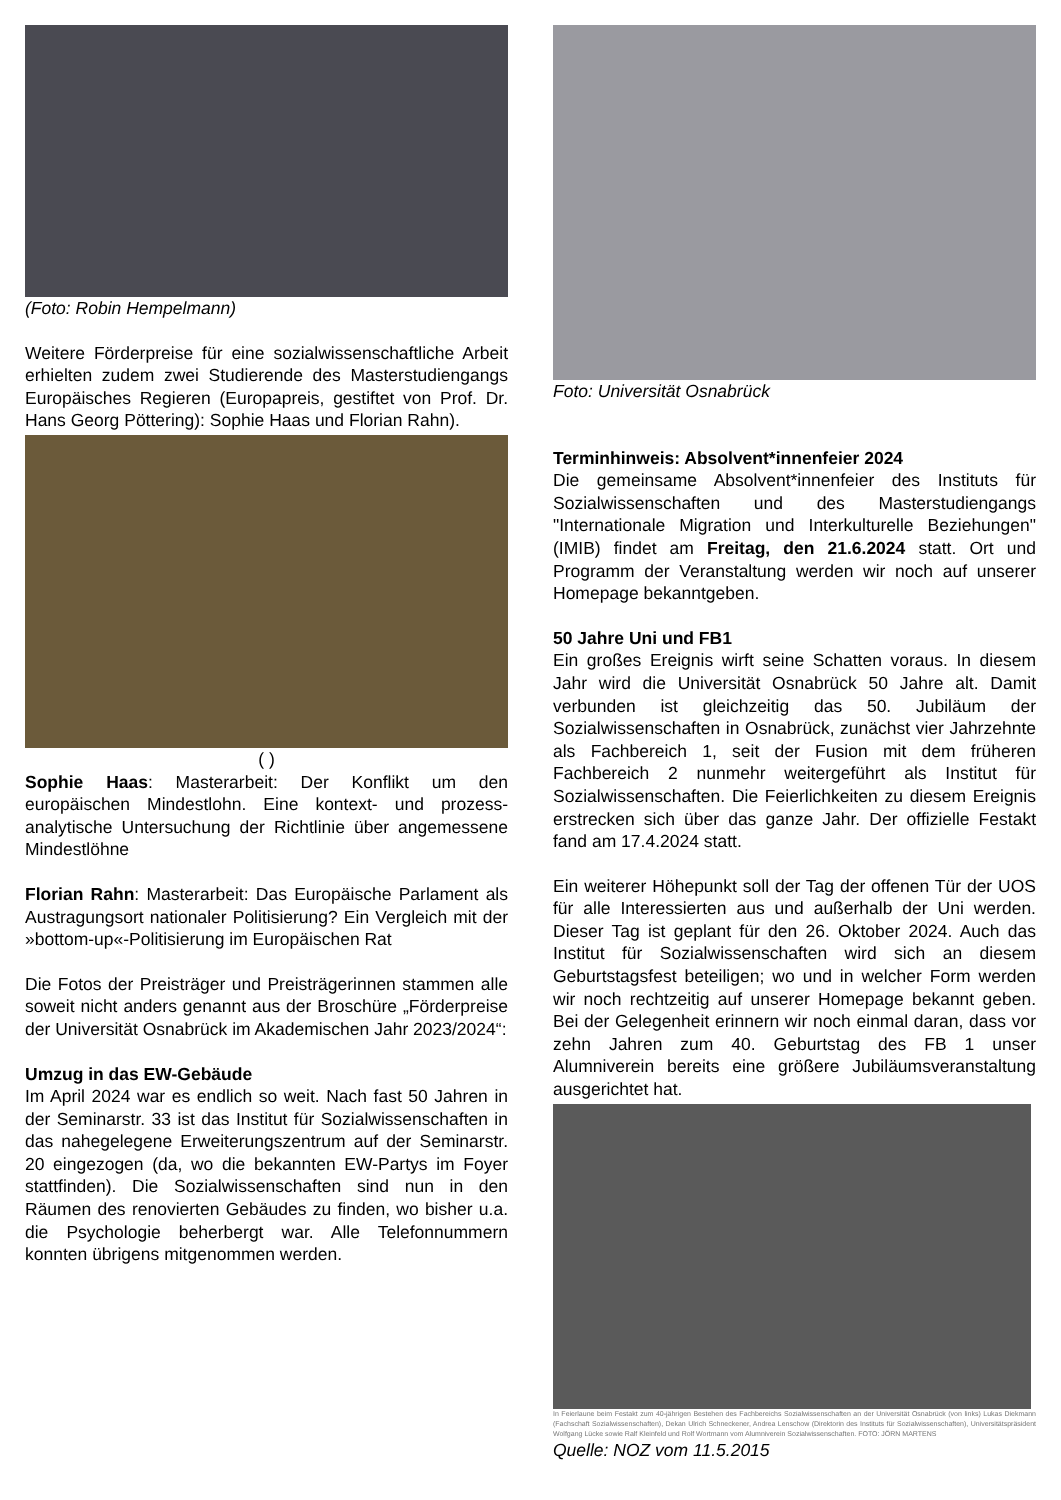(Foto: Robin Hempelmann)
Weitere Förderpreise für eine sozialwissenschaftliche Arbeit erhielten zudem zwei Studierende des Masterstudiengangs Europäisches Regieren (Europa­preis, gestiftet von Prof. Dr. Hans Georg Pöttering): Sophie Haas und Florian Rahn).
( )
Sophie Haas: Masterarbeit: Der Konflikt um den europäischen Mindestlohn. Eine kontext- und prozess­analytische Untersuchung der Richtlinie über angemes­sene Mindestlöhne
Florian Rahn: Masterarbeit: Das Europäische Parlament als Austragungsort nationaler Politisierung? Ein Vergleich mit der »bottom-up«-Politisierung im Europäischen Rat
Die Fotos der Preisträger und Preisträgerinnen stammen alle soweit nicht anders genannt aus der Broschüre „Förderpreise der Universität Osnabrück im Akademischen Jahr 2023/2024“:
Umzug in das EW-Gebäude
Im April 2024 war es endlich so weit. Nach fast 50 Jahren in der Seminarstr. 33 ist das Institut für Sozialwissenschaften in das nahegelegene Erweite­rungszentrum auf der Seminarstr. 20 eingezogen (da, wo die bekannten EW-Partys im Foyer stattfinden). Die Sozialwissenschaften sind nun in den Räumen des renovierten Gebäudes zu finden, wo bisher u.a. die Psychologie beherbergt war. Alle Telefonnummern konnten übrigens mitgenommen werden.
Foto: Universität Osnabrück
Terminhinweis: Absolvent*innenfeier 2024
Die gemeinsame Absolvent*innenfeier des Instituts für Sozialwissenschaften und des Masterstudiengangs "Internationale Migration und Interkulturelle Beziehungen" (IMIB) findet am Freitag, den 21.6.2024 statt. Ort und Programm der Veranstaltung werden wir noch auf unserer Homepage bekanntgeben.
50 Jahre Uni und FB1
Ein großes Ereignis wirft seine Schatten voraus. In diesem Jahr wird die Universität Osnabrück 50 Jahre alt. Damit verbunden ist gleichzeitig das 50. Jubiläum der Sozialwissenschaften in Osnabrück, zunächst vier Jahrzehnte als Fachbereich 1, seit der Fusion mit dem früheren Fachbereich 2 nunmehr weitergeführt als Institut für Sozialwissenschaften. Die Feierlichkeiten zu diesem Ereignis erstrecken sich über das ganze Jahr. Der offizielle Festakt fand am 17.4.2024 statt.
Ein weiterer Höhepunkt soll der Tag der offenen Tür der UOS für alle Interessierten aus und außerhalb der Uni werden. Dieser Tag ist geplant für den 26. Oktober 2024. Auch das Institut für Sozialwissenschaften wird sich an diesem Geburtstagsfest beteiligen; wo und in welcher Form werden wir noch rechtzeitig auf unserer Homepage bekannt geben. Bei der Gelegenheit er­innern wir noch einmal daran, dass vor zehn Jahren zum 40. Geburtstag des FB 1 unser Alumniverein bereits eine größere Jubiläumsveranstaltung aus­gerichtet hat.
In Feierlaune beim Festakt zum 40-jährigen Bestehen des Fachbereichs Sozialwissenschaften an der Universität Osnabrück (von links) Lukas Diekmann (Fachschaft Sozialwissenschaften), Dekan Ulrich Schneckener, Andrea Lenschow (Direktorin des Instituts für Sozialwissenschaften), Universitätspräsident Wolfgang Lücke sowie Ralf Kleinfeld und Rolf Wortmann vom Alumniverein Sozialwissenschaften. FOTO: JÖRN MARTENS
Quelle: NOZ vom 11.5.2015